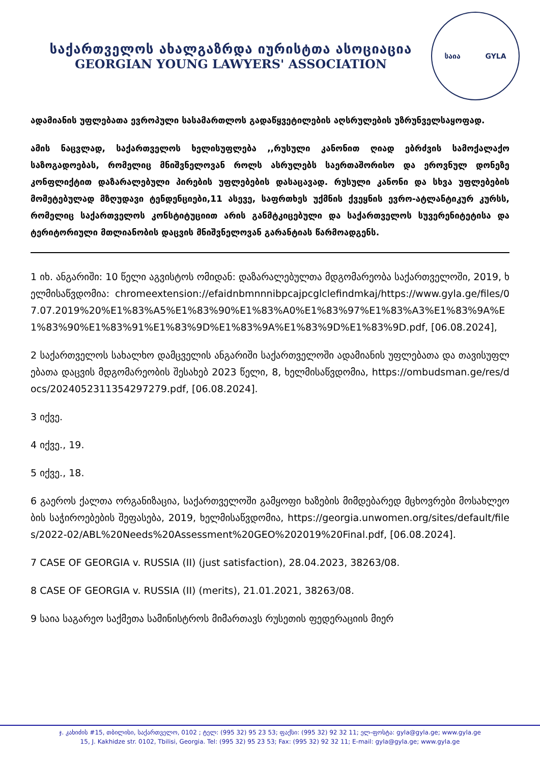საქართველოს ახალგაზრდა იურისტთა ასოციაცია
GEORGIAN YOUNG LAWYERS' ASSOCIATION
საია GYLA
ადამიანის უფლებათა ევროპული სასამართლოს გადაწყვეტილების აღსრულების უზრუნველსაყოფად.
ამის ნაცვლად, საქართველოს ხელისუფლება ,,რუსული კანონით ღიად ებრძვის სამოქალაქო საზოგადოებას, რომელიც მნიშვნელოვან როლს ასრულებს საერთაშორისო და ეროვნულ დონეზე კონფლიქტით დაზარალებული პირების უფლებების დასაცავად. რუსული კანონი და სხვა უფლებების მომეტებულად მზღუდავი ტენდენციები,11 ასევე, საფრთხეს უქმნის ქვეყნის ევრო-ატლანტიკურ კურსს, რომელიც საქართველოს კონსტიტუციით არის განმტკიცებული და საქართველოს სუვერენიტეტისა და ტერიტორიული მთლიანობის დაცვის მნიშვნელოვან გარანტიას წარმოადგენს.
1 იხ. ანგარიში: 10 წელი აგვისტოს ომიდან: დაზარალებულთა მდგომარეობა საქართველოში, 2019, ხელმისაწვდომია: chromeextension://efaidnbmnnnibpcajpcglclefindmkaj/https://www.gyla.ge/files/07.07.2019%20%E1%83%A5%E1%83%90%E1%83%A0%E1%83%97%E1%83%A3%E1%83%9A%E1%83%90%E1%83%91%E1%83%9D%E1%83%9A%E1%83%9D%E1%83%9D.pdf, [06.08.2024],
2 საქართველოს სახალხო დამცველის ანგარიში საქართველოში ადამიანის უფლებათა და თავისუფლებათა დაცვის მდგომარეობის შესახებ 2023 წელი, 8, ხელმისაწვდომია, https://ombudsman.ge/res/docs/2024052311354297279.pdf, [06.08.2024].
3 იქვე.
4 იქვე., 19.
5 იქვე., 18.
6 გაეროს ქალთა ორგანიზაცია, საქართველოში გამყოფი ხაზების მიმდებარედ მცხოვრები მოსახლეობის საჭიროებების შეფასება, 2019, ხელმისაწვდომია, https://georgia.unwomen.org/sites/default/files/2022-02/ABL%20Needs%20Assessment%20GEO%202019%20Final.pdf, [06.08.2024].
7 CASE OF GEORGIA v. RUSSIA (II) (just satisfaction), 28.04.2023, 38263/08.
8 CASE OF GEORGIA v. RUSSIA (II) (merits), 21.01.2021, 38263/08.
9 საია საგარეო საქმეთა სამინისტროს მიმართავს რუსეთის ფედერაციის მიერ
ჯ. კახიძის #15, თბილისი, საქართველო, 0102 ; ტელ: (995 32) 95 23 53; ფაქსი: (995 32) 92 32 11; ელ-ფოსტა: gyla@gyla.ge; www.gyla.ge
15, J. Kakhidze str. 0102, Tbilisi, Georgia. Tel: (995 32) 95 23 53; Fax: (995 32) 92 32 11; E-mail: gyla@gyla.ge; www.gyla.ge